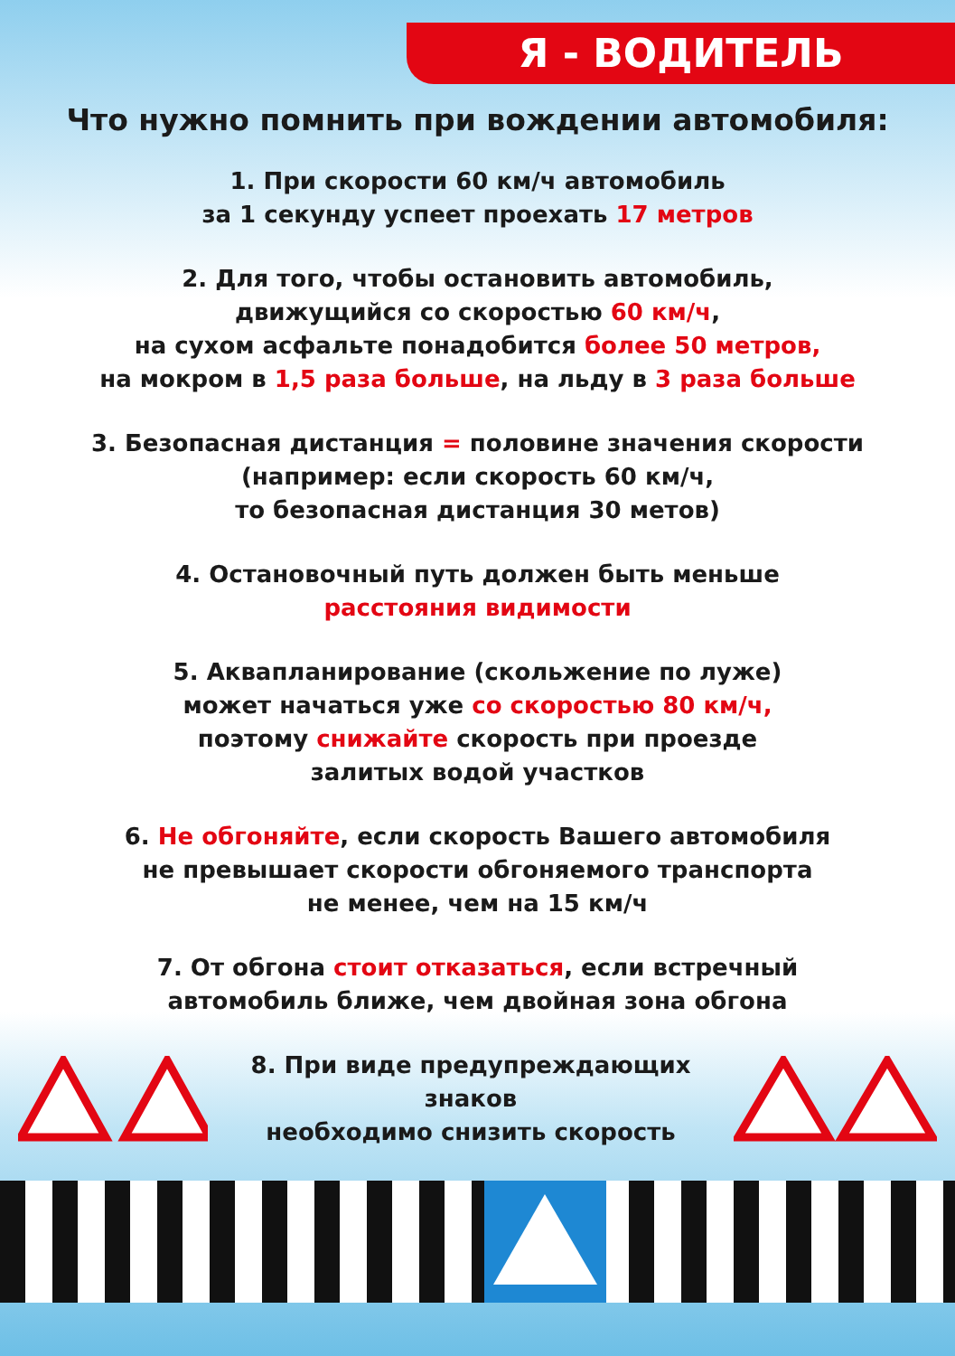Я - ВОДИТЕЛЬ
Что нужно помнить при вождении автомобиля:
1. При скорости 60 км/ч автомобиль
за 1 секунду успеет проехать 17 метров
2. Для того, чтобы остановить автомобиль,
движущийся со скоростью 60 км/ч,
на сухом асфальте понадобится более 50 метров,
на мокром в 1,5 раза больше, на льду в 3 раза больше
3. Безопасная дистанция = половине значения скорости
(например: если скорость 60 км/ч,
то безопасная дистанция 30 метов)
4. Остановочный путь должен быть меньше
расстояния видимости
5. Аквапланирование (скольжение по луже)
может начаться уже со скоростью 80 км/ч,
поэтому снижайте скорость при проезде
залитых водой участков
6. Не обгоняйте, если скорость Вашего автомобиля
не превышает скорости обгоняемого транспорта
не менее, чем на 15 км/ч
7. От обгона стоит отказаться, если встречный
автомобиль ближе, чем двойная зона обгона
8. При виде предупреждающих знаков
необходимо снизить скорость